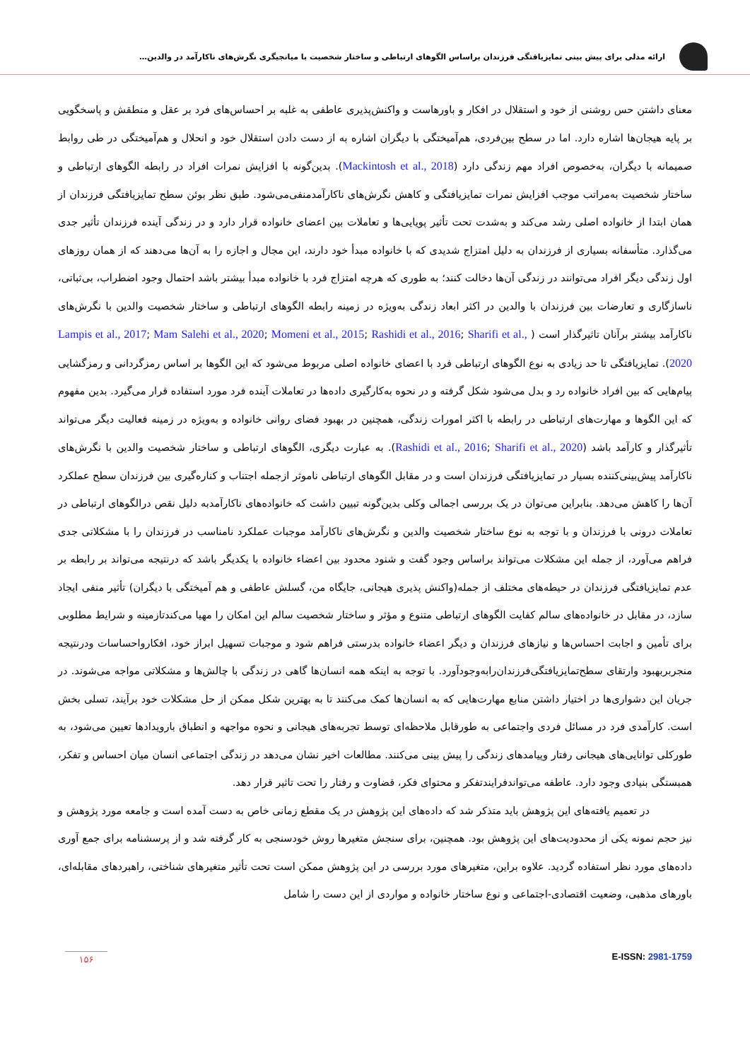ارائه مدلی برای پیش بینی تمایزیافتگی فرزندان براساس الگوهای ارتباطی و ساختار شخصیت با میانجیگری نگرش‌های ناکارآمد در والدین…
معنای داشتن حس روشنی از خود و استقلال در افکار و باورهاست و واکنش‌پذیری عاطفی به غلبه بر احساس‌های فرد بر عقل و منطقش و پاسخگویی بر پایه هیجان‌ها اشاره دارد. اما در سطح بین‌فردی، هم‌آمیختگی با دیگران اشاره به از دست دادن استقلال خود و انحلال و هم‌آمیختگی در طی روابط صمیمانه با دیگران، به‌خصوص افراد مهم زندگی دارد (Mackintosh et al., 2018). بدین‌گونه با افزایش نمرات افراد در رابطه الگوهای ارتباطی و ساختار شخصیت به‌مراتب موجب افزایش نمرات تمایزیافتگی و کاهش نگرش‌های ناکارآمدمنفی‌می‌شود. طبق نظر بوئن سطح تمایزیافتگی فرزندان از همان ابتدا از خانواده اصلی رشد می‌کند و به‌شدت تحت تأثیر پویایی‌ها و تعاملات بین اعضای خانواده قرار دارد و در زندگی آینده فرزندان تأثیر جدی می‌گذارد. متأسفانه بسیاری از فرزندان به دلیل امتزاج شدیدی که با خانواده مبدأ خود دارند، این مجال و اجازه را به آن‌ها می‌دهند که از همان روزهای اول زندگی دیگر افراد می‌توانند در زندگی آن‌ها دخالت کنند؛ به طوری که هرچه امتزاج فرد با خانواده مبدأ بیشتر باشد احتمال وجود اضطراب، بی‌ثباتی، ناسازگاری و تعارضات بین فرزندان با والدین در اکثر ابعاد زندگی به‌ویژه در زمینه رابطه الگوهای ارتباطی و ساختار شخصیت والدین با نگرش‌های ناکارآمد بیشتر برآنان تاثیرگذار است ( Lampis et al., 2017; Mam Salehi et al., 2020; Momeni et al., 2015; Rashidi et al., 2016; Sharifi et al., 2020). تمایزیافتگی تا حد زیادی به نوع الگوهای ارتباطی فرد با اعضای خانواده اصلی مربوط می‌شود که این الگوها بر اساس رمزگردانی و رمزگشایی پیام‌هایی که بین افراد خانواده رد و بدل می‌شود شکل گرفته و در نحوه به‌کارگیری داده‌ها در تعاملات آینده فرد مورد استفاده قرار می‌گیرد. بدین مفهوم که این الگوها و مهارت‌های ارتباطی در رابطه با اکثر امورات زندگی، همچنین در بهبود فضای روانی خانواده و به‌ویژه در زمینه فعالیت دیگر می‌تواند تأثیرگذار و کارآمد باشد (Rashidi et al., 2016; Sharifi et al., 2020). به عبارت دیگری، الگوهای ارتباطی و ساختار شخصیت والدین با نگرش‌های ناکارآمد پیش‌بینی‌کننده بسیار در تمایزیافتگی فرزندان است و در مقابل الگوهای ارتباطی ناموثر ازجمله اجتناب و کناره‌گیری بین فرزندان سطح عملکرد آن‌ها را کاهش می‌دهد. بنابراین می‌توان در یک بررسی اجمالی وکلی بدین‌گونه تبیین داشت که خانواده‌های ناکارآمدبه دلیل نقص درالگوهای ارتباطی در تعاملات درونی با فرزندان و با توجه به نوع ساختار شخصیت والدین و نگرش‌های ناکارآمد موجبات عملکرد نامناسب در فرزندان را با مشکلاتی جدی فراهم می‌آورد، از جمله این مشکلات می‌تواند براساس وجود گفت و شنود محدود بین اعضاء خانواده با یکدیگر باشد که درنتیجه می‌تواند بر رابطه بر عدم تمایزیافتگی فرزندان در حیطه‌های مختلف از جمله(واکنش پذیری هیجانی، جایگاه من، گسلش عاطفی و هم آمیختگی با دیگران) تأثیر منفی ایجاد سازد، در مقابل در خانواده‌های سالم کفایت الگوهای ارتباطی متنوع و مؤثر و ساختار شخصیت سالم این امکان را مهیا می‌کندتازمینه و شرایط مطلوبی برای تأمین و اجابت احساس‌ها و نیازهای فرزندان و دیگر اعضاء خانواده بدرستی فراهم شود و موجبات تسهیل ابراز خود، افکارواحساسات ودرنتیجه منجربربهبود وارتقای سطح‌تمایزیافتگی‌فرزندان‌رابه‌وجودآورد. با توجه به اینکه همه انسان‌ها گاهی در زندگی با چالش‌ها و مشکلاتی مواجه می‌شوند. در جریان این دشواری‌ها در اختیار داشتن منابع مهارت‌هایی که به انسان‌ها کمک می‌کنند تا به بهترین شکل ممکن از حل مشکلات خود برآیند، تسلی بخش است. کارآمدی فرد در مسائل فردی واجتماعی به طورقابل ملاحظه‌ای توسط تجربه‌های هیجانی و نحوه مواجهه و انطباق بارویدادها تعیین می‌شود، به طورکلی توانایی‌های هیجانی رفتار وپیامدهای زندگی را پیش بینی می‌کنند. مطالعات اخیر نشان می‌دهد در زندگی اجتماعی انسان میان احساس و تفکر، همبستگی بنیادی وجود دارد. عاطفه می‌تواندفرایندتفکر و محتوای فکر، قضاوت و رفتار را تحت تاثیر قرار دهد.
در تعمیم یافته‌های این پژوهش باید متذکر شد که داده‌های این پژوهش در یک مقطع زمانی خاص به دست آمده است و جامعه مورد پژوهش و نیز حجم نمونه یکی از محدودیت‌های این پژوهش بود. همچنین، برای سنجش متغیرها روش خودسنجی به کار گرفته شد و از پرسشنامه برای جمع آوری داده‌های مورد نظر استفاده گردید. علاوه براین، متغیرهای مورد بررسی در این پژوهش ممکن است تحت تأثیر متغیرهای شناختی، راهبردهای مقابله‌ای، باورهای مذهبی، وضعیت اقتصادی-اجتماعی و نوع ساختار خانواده و مواردی از این دست را شامل
۱۵۶
E-ISSN: 2981-1759